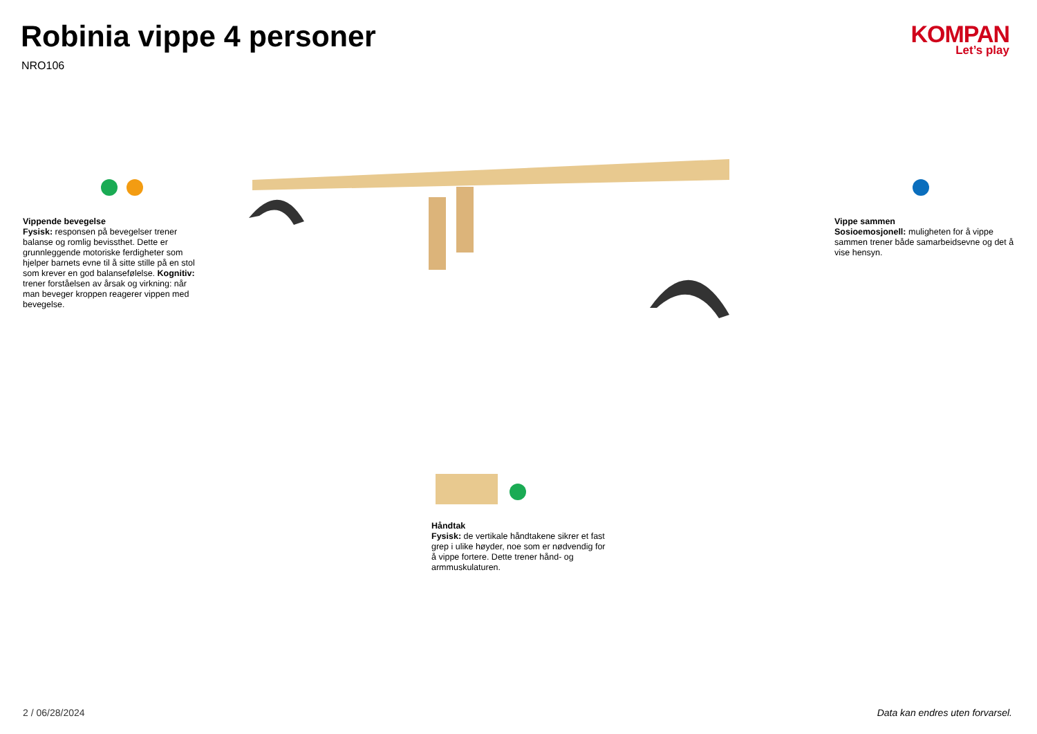Robinia vippe 4 personer
NRO106
KOMPAN
Let’s play
Vippende bevegelse
Fysisk: responsen på bevegelser trener balanse og romlig bevissthet. Dette er grunnleggende motoriske ferdigheter som hjelper barnets evne til å sitte stille på en stol som krever en god balansefølelse. Kognitiv: trener forståelsen av årsak og virkning: når man beveger kroppen reagerer vippen med bevegelse.
Vippe sammen
Sosioemosjonell: muligheten for å vippe sammen trener både samarbeidsevne og det å vise hensyn.
Håndtak
Fysisk: de vertikale håndtakene sikrer et fast grep i ulike høyder, noe som er nødvendig for å vippe fortere. Dette trener hånd- og armmuskulaturen.
2 / 06/28/2024
Data kan endres uten forvarsel.